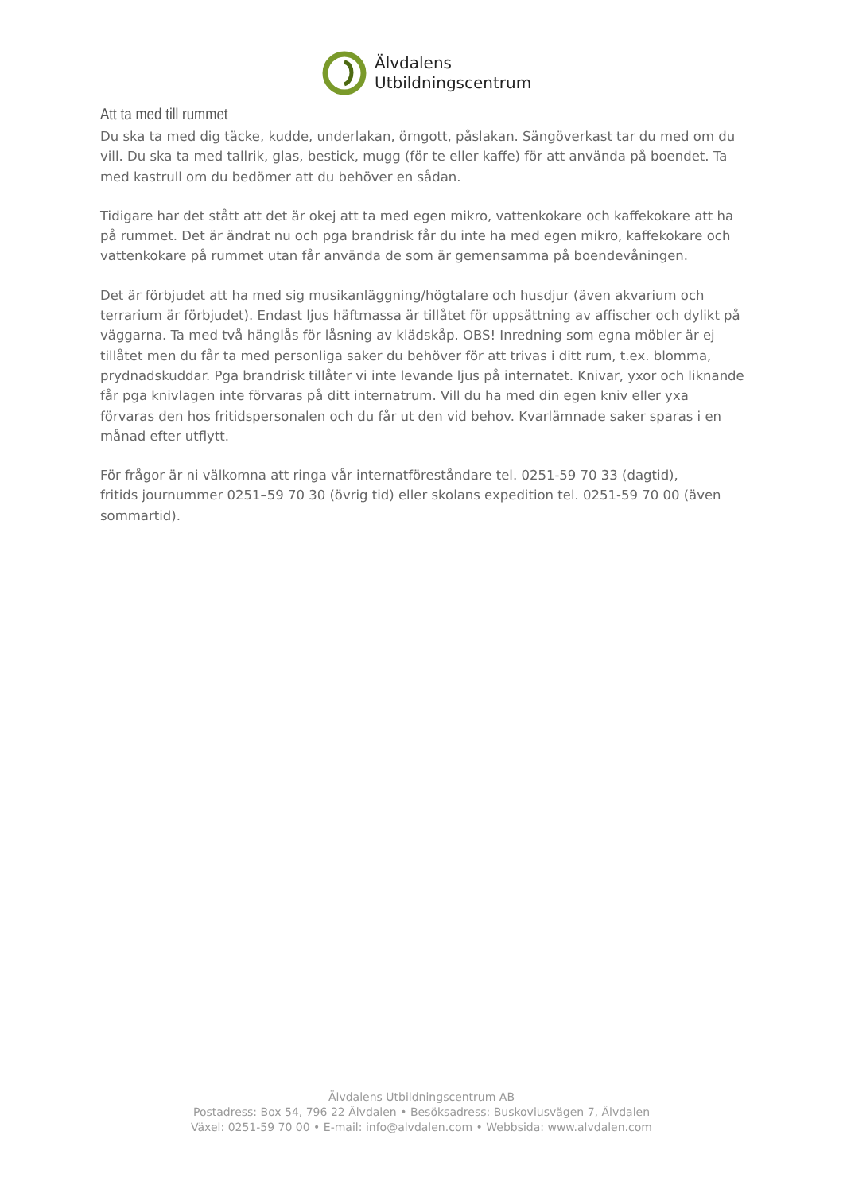Älvdalens
Utbildningscentrum
Att ta med till rummet
Du ska ta med dig täcke, kudde, underlakan, örngott, påslakan. Sängöverkast tar du med om du vill. Du ska ta med tallrik, glas, bestick, mugg (för te eller kaffe) för att använda på boendet. Ta med kastrull om du bedömer att du behöver en sådan.
Tidigare har det stått att det är okej att ta med egen mikro, vattenkokare och kaffekokare att ha på rummet. Det är ändrat nu och pga brandrisk får du inte ha med egen mikro, kaffekokare och vattenkokare på rummet utan får använda de som är gemensamma på boendevåningen.
Det är förbjudet att ha med sig musikanläggning/högtalare och husdjur (även akvarium och terrarium är förbjudet). Endast ljus häftmassa är tillåtet för uppsättning av affischer och dylikt på väggarna. Ta med två hänglås för låsning av klädskåp. OBS! Inredning som egna möbler är ej tillåtet men du får ta med personliga saker du behöver för att trivas i ditt rum, t.ex. blomma, prydnadskuddar. Pga brandrisk tillåter vi inte levande ljus på internatet. Knivar, yxor och liknande får pga knivlagen inte förvaras på ditt internatrum. Vill du ha med din egen kniv eller yxa förvaras den hos fritidspersonalen och du får ut den vid behov. Kvarlämnade saker sparas i en månad efter utflytt.
För frågor är ni välkomna att ringa vår internatföreståndare tel. 0251-59 70 33 (dagtid),
fritids journummer 0251–59 70 30 (övrig tid) eller skolans expedition tel. 0251-59 70 00 (även sommartid).
Älvdalens Utbildningscentrum AB
Postadress: Box 54, 796 22 Älvdalen • Besöksadress: Buskoviusvägen 7, Älvdalen
Växel: 0251-59 70 00 • E-mail: info@alvdalen.com • Webbsida: www.alvdalen.com